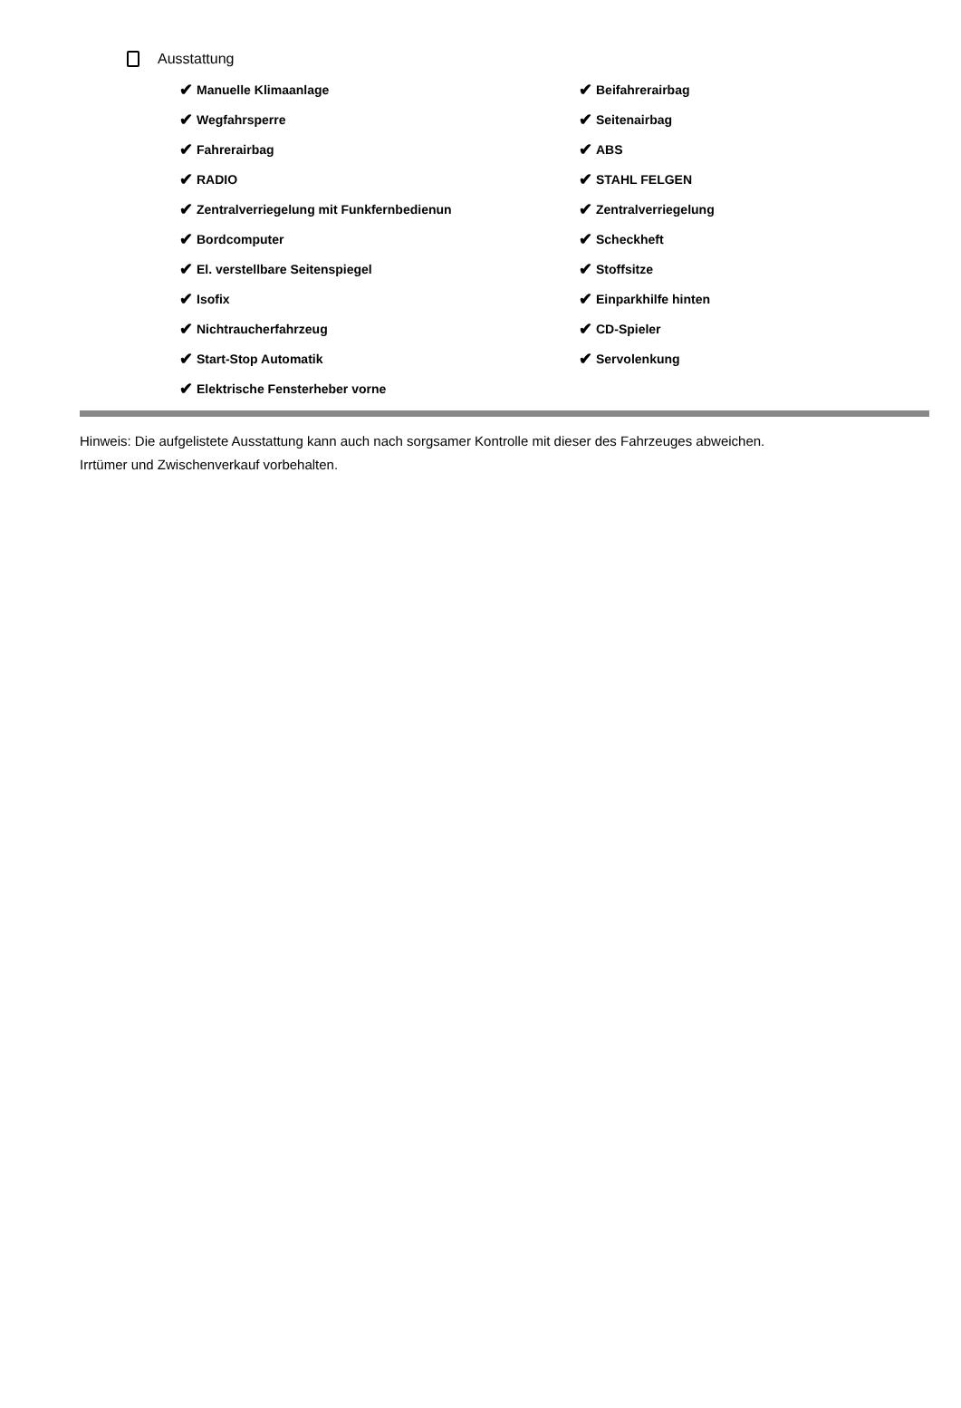Ausstattung
✔ Manuelle Klimaanlage
✔ Wegfahrsperre
✔ Fahrerairbag
✔ RADIO
✔ Zentralverriegelung mit Funkfernbedienun
✔ Bordcomputer
✔ El. verstellbare Seitenspiegel
✔ Isofix
✔ Nichtraucherfahrzeug
✔ Start-Stop Automatik
✔ Elektrische Fensterheber vorne
✔ Beifahrerairbag
✔ Seitenairbag
✔ ABS
✔ STAHL FELGEN
✔ Zentralverriegelung
✔ Scheckheft
✔ Stoffsitze
✔ Einparkhilfe hinten
✔ CD-Spieler
✔ Servolenkung
Hinweis: Die aufgelistete Ausstattung kann auch nach sorgsamer Kontrolle mit dieser des Fahrzeuges abweichen. Irrtümer und Zwischenverkauf vorbehalten.